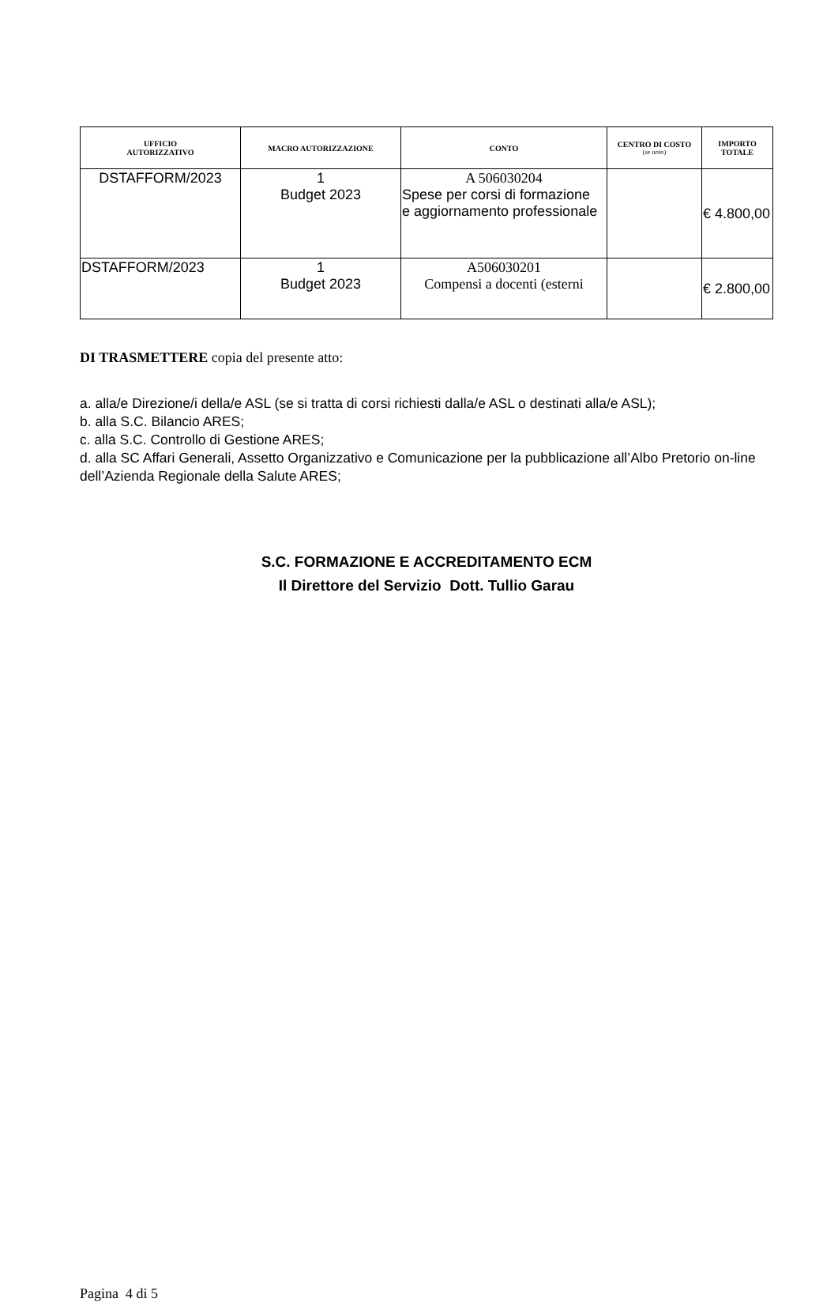| UFFICIO AUTORIZZATIVO | MACRO AUTORIZZAZIONE | CONTO | CENTRO DI COSTO (se noto) | IMPORTO TOTALE |
| --- | --- | --- | --- | --- |
| DSTAFFORM/2023 | 1 Budget 2023 | A 506030204 Spese per corsi di formazione e aggiornamento professionale | | € 4.800,00 |
| DSTAFFORM/2023 | 1 Budget 2023 | A506030201 Compensi a docenti (esterni | | € 2.800,00 |
DI TRASMETTERE copia del presente atto:
a. alla/e Direzione/i della/e ASL (se si tratta di corsi richiesti dalla/e ASL o destinati alla/e ASL);
b. alla S.C. Bilancio ARES;
c. alla S.C. Controllo di Gestione ARES;
d. alla SC Affari Generali, Assetto Organizzativo e Comunicazione per la pubblicazione all’Albo Pretorio on-line dell’Azienda Regionale della Salute ARES;
S.C. FORMAZIONE E ACCREDITAMENTO ECM
Il Direttore del Servizio Dott. Tullio Garau
Pagina 4 di 5